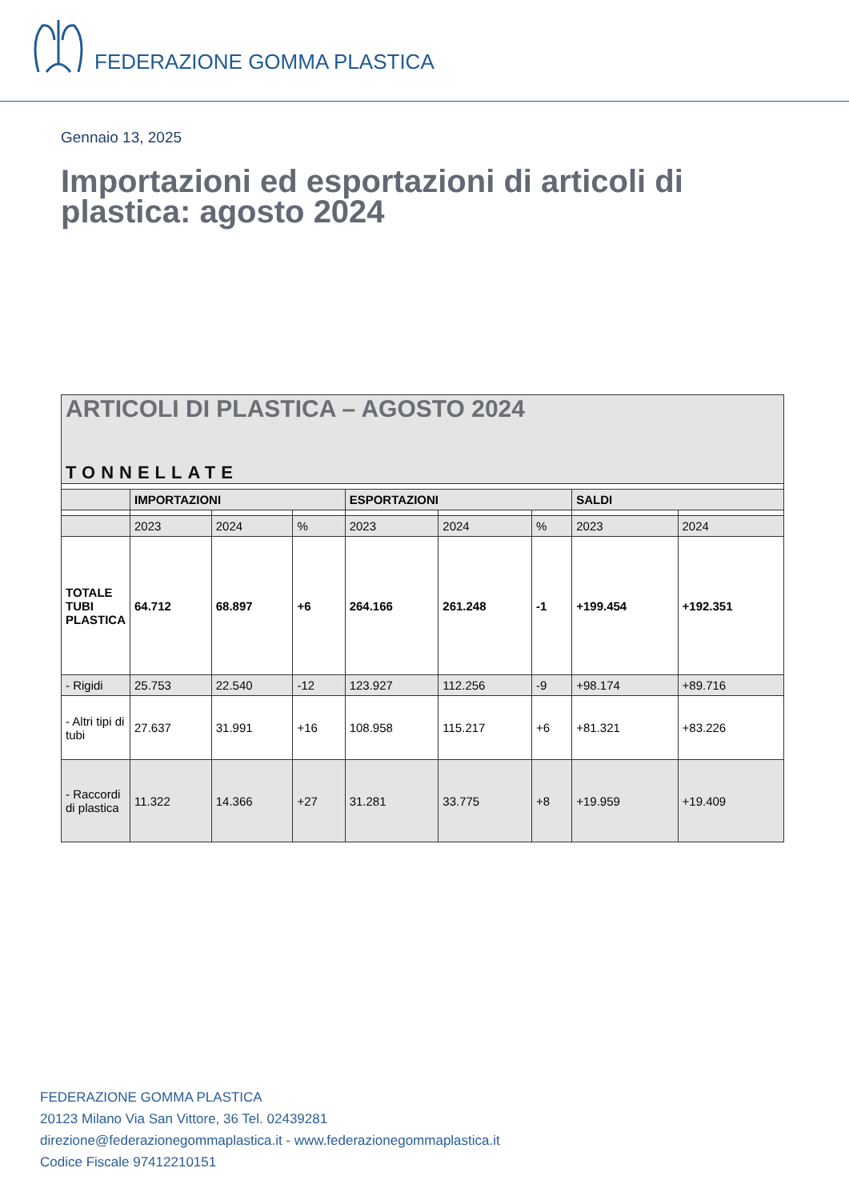FEDERAZIONE GOMMA PLASTICA
Gennaio 13, 2025
Importazioni ed esportazioni di articoli di plastica: agosto 2024
| ARTICOLI DI PLASTICA – AGOSTO 2024 TONNELLATE | | | | | | | | |
| | IMPORTAZIONI | | | ESPORTAZIONI | | | SALDI | |
| | 2023 | 2024 | % | 2023 | 2024 | % | 2023 | 2024 |
| TOTALE TUBI PLASTICA | 64.712 | 68.897 | +6 | 264.166 | 261.248 | -1 | +199.454 | +192.351 |
| - Rigidi | 25.753 | 22.540 | -12 | 123.927 | 112.256 | -9 | +98.174 | +89.716 |
| - Altri tipi di tubi | 27.637 | 31.991 | +16 | 108.958 | 115.217 | +6 | +81.321 | +83.226 |
| - Raccordi di plastica | 11.322 | 14.366 | +27 | 31.281 | 33.775 | +8 | +19.959 | +19.409 |
FEDERAZIONE GOMMA PLASTICA
20123 Milano Via San Vittore, 36 Tel. 02439281
direzione@federazionegommaplastica.it - www.federazionegommaplastica.it
Codice Fiscale 97412210151